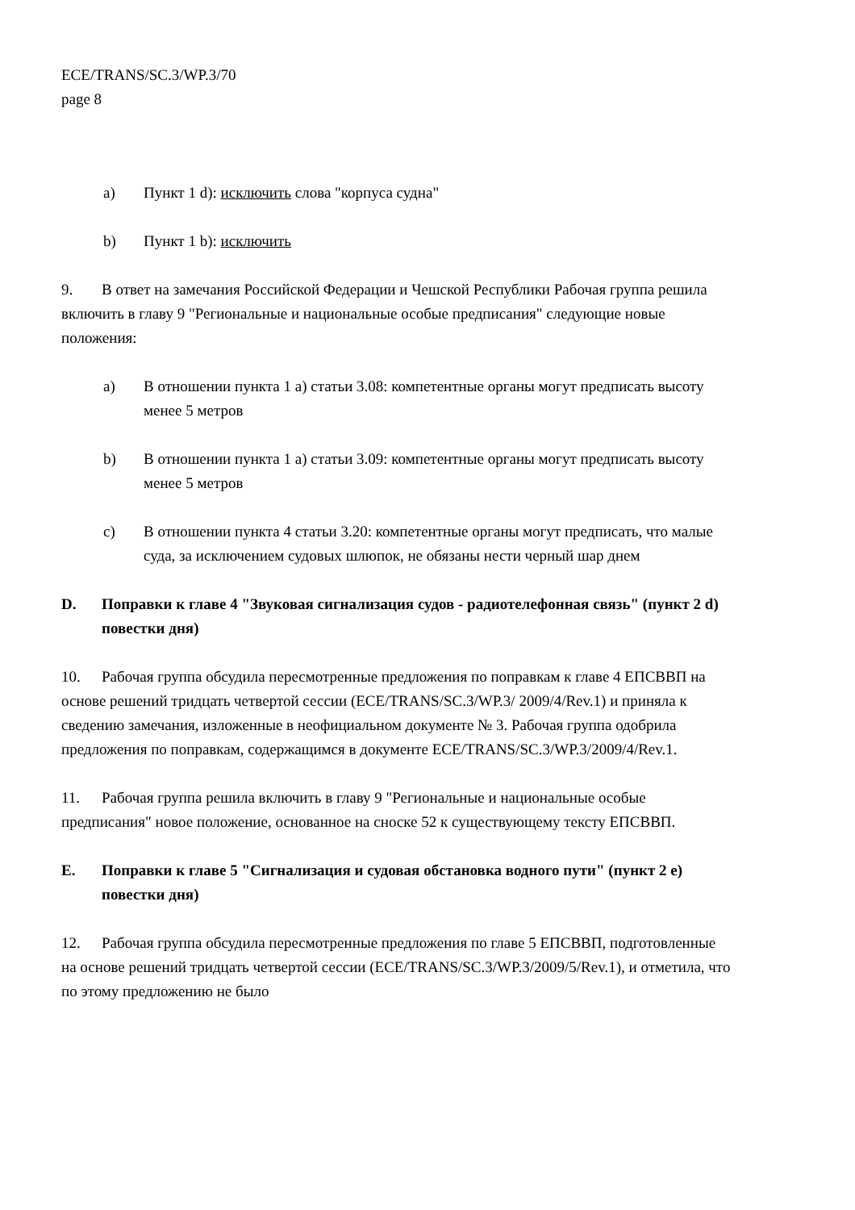ECE/TRANS/SC.3/WP.3/70
page 8
a) Пункт 1 d): исключить слова "корпуса судна"
b) Пункт 1 b): исключить
9. В ответ на замечания Российской Федерации и Чешской Республики Рабочая группа решила включить в главу 9 "Региональные и национальные особые предписания" следующие новые положения:
a) В отношении пункта 1 a) статьи 3.08: компетентные органы могут предписать высоту менее 5 метров
b) В отношении пункта 1 a) статьи 3.09: компетентные органы могут предписать высоту менее 5 метров
c) В отношении пункта 4 статьи 3.20: компетентные органы могут предписать, что малые суда, за исключением судовых шлюпок, не обязаны нести черный шар днем
D. Поправки к главе 4 "Звуковая сигнализация судов - радиотелефонная связь" (пункт 2 d) повестки дня)
10. Рабочая группа обсудила пересмотренные предложения по поправкам к главе 4 ЕПСВВП на основе решений тридцать четвертой сессии (ECE/TRANS/SC.3/WP.3/ 2009/4/Rev.1) и приняла к сведению замечания, изложенные в неофициальном документе № 3. Рабочая группа одобрила предложения по поправкам, содержащимся в документе ECE/TRANS/SC.3/WP.3/2009/4/Rev.1.
11. Рабочая группа решила включить в главу 9 "Региональные и национальные особые предписания" новое положение, основанное на сноске 52 к существующему тексту ЕПСВВП.
E. Поправки к главе 5 "Сигнализация и судовая обстановка водного пути" (пункт 2 e) повестки дня)
12. Рабочая группа обсудила пересмотренные предложения по главе 5 ЕПСВВП, подготовленные на основе решений тридцать четвертой сессии (ECE/TRANS/SC.3/WP.3/2009/5/Rev.1), и отметила, что по этому предложению не было